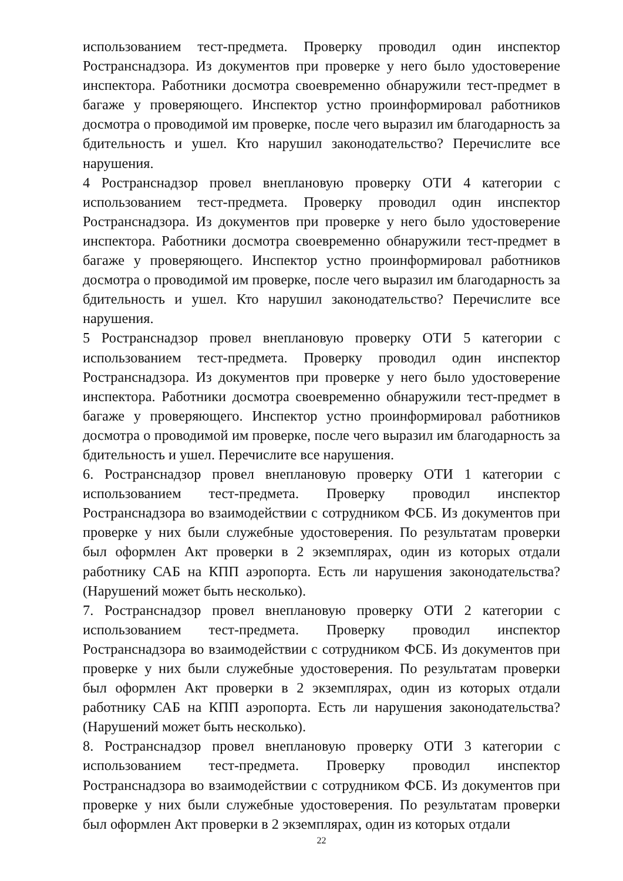использованием тест-предмета. Проверку проводил один инспектор Ространснадзора. Из документов при проверке у него было удостоверение инспектора. Работники досмотра своевременно обнаружили тест-предмет в багаже у проверяющего. Инспектор устно проинформировал работников досмотра о проводимой им проверке, после чего выразил им благодарность за бдительность и ушел. Кто нарушил законодательство? Перечислите все нарушения.
4 Ространснадзор провел внеплановую проверку ОТИ 4 категории с использованием тест-предмета. Проверку проводил один инспектор Ространснадзора. Из документов при проверке у него было удостоверение инспектора. Работники досмотра своевременно обнаружили тест-предмет в багаже у проверяющего. Инспектор устно проинформировал работников досмотра о проводимой им проверке, после чего выразил им благодарность за бдительность и ушел. Кто нарушил законодательство? Перечислите все нарушения.
5 Ространснадзор провел внеплановую проверку ОТИ 5 категории с использованием тест-предмета. Проверку проводил один инспектор Ространснадзора. Из документов при проверке у него было удостоверение инспектора. Работники досмотра своевременно обнаружили тест-предмет в багаже у проверяющего. Инспектор устно проинформировал работников досмотра о проводимой им проверке, после чего выразил им благодарность за бдительность и ушел. Перечислите все нарушения.
6. Ространснадзор провел внеплановую проверку ОТИ 1 категории с использованием тест-предмета. Проверку проводил инспектор Ространснадзора во взаимодействии с сотрудником ФСБ. Из документов при проверке у них были служебные удостоверения. По результатам проверки был оформлен Акт проверки в 2 экземплярах, один из которых отдали работнику САБ на КПП аэропорта. Есть ли нарушения законодательства? (Нарушений может быть несколько).
7. Ространснадзор провел внеплановую проверку ОТИ 2 категории с использованием тест-предмета. Проверку проводил инспектор Ространснадзора во взаимодействии с сотрудником ФСБ. Из документов при проверке у них были служебные удостоверения. По результатам проверки был оформлен Акт проверки в 2 экземплярах, один из которых отдали работнику САБ на КПП аэропорта. Есть ли нарушения законодательства? (Нарушений может быть несколько).
8. Ространснадзор провел внеплановую проверку ОТИ 3 категории с использованием тест-предмета. Проверку проводил инспектор Ространснадзора во взаимодействии с сотрудником ФСБ. Из документов при проверке у них были служебные удостоверения. По результатам проверки был оформлен Акт проверки в 2 экземплярах, один из которых отдали
22